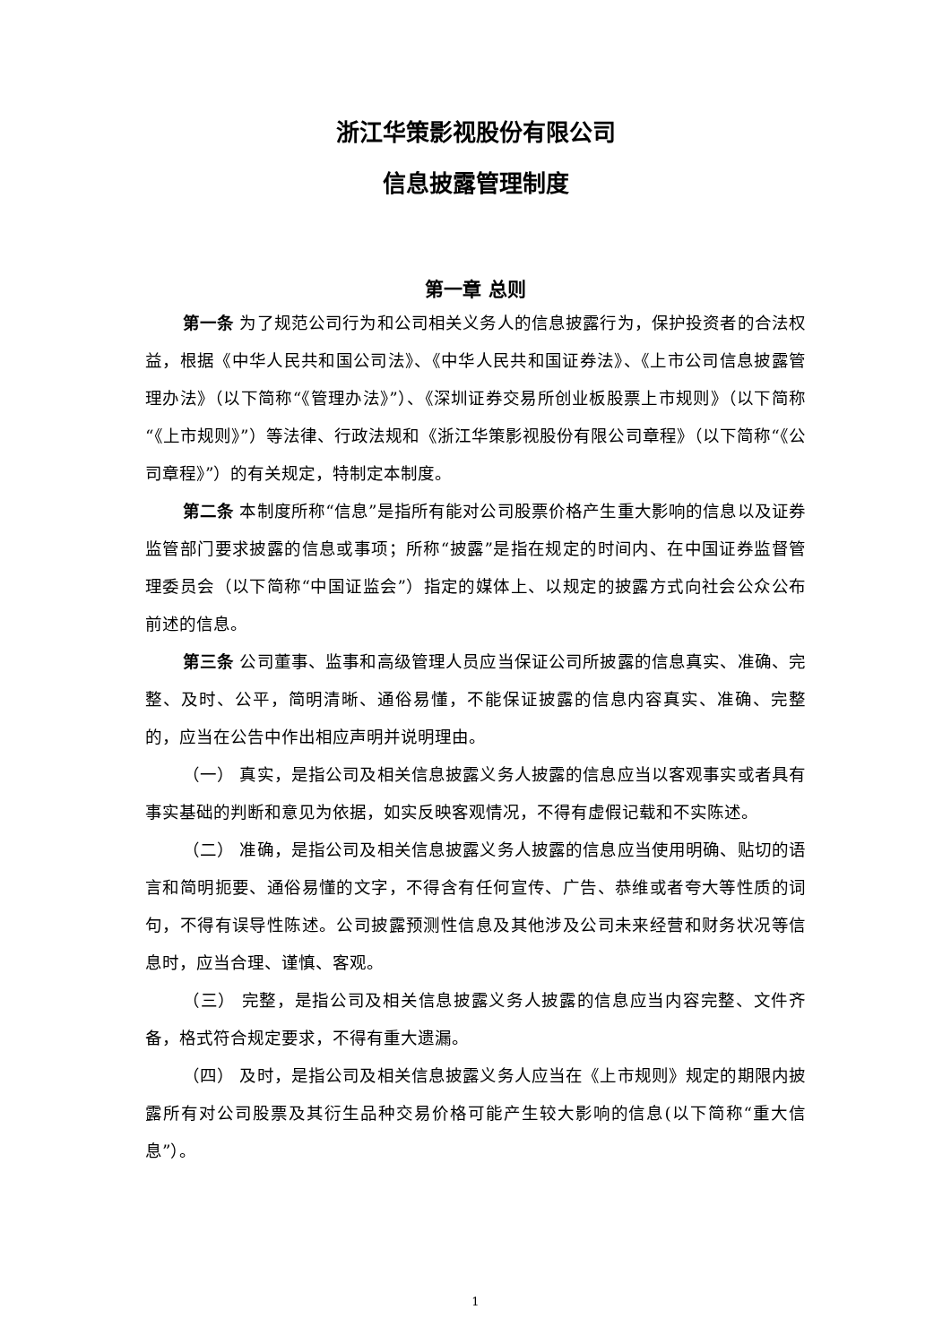浙江华策影视股份有限公司
信息披露管理制度
第一章 总则
第一条 为了规范公司行为和公司相关义务人的信息披露行为，保护投资者的合法权益，根据《中华人民共和国公司法》、《中华人民共和国证券法》、《上市公司信息披露管理办法》（以下简称“《管理办法》”）、《深圳证券交易所创业板股票上市规则》（以下简称“《上市规则》”）等法律、行政法规和《浙江华策影视股份有限公司章程》（以下简称“《公司章程》”）的有关规定，特制定本制度。
第二条 本制度所称“信息”是指所有能对公司股票价格产生重大影响的信息以及证券监管部门要求披露的信息或事项；所称“披露”是指在规定的时间内、在中国证券监督管理委员会（以下简称“中国证监会”）指定的媒体上、以规定的披露方式向社会公众公布前述的信息。
第三条 公司董事、监事和高级管理人员应当保证公司所披露的信息真实、准确、完整、及时、公平，简明清晰、通俗易懂，不能保证披露的信息内容真实、准确、完整的，应当在公告中作出相应声明并说明理由。
（一） 真实，是指公司及相关信息披露义务人披露的信息应当以客观事实或者具有事实基础的判断和意见为依据，如实反映客观情况，不得有虚假记载和不实陈述。
（二） 准确，是指公司及相关信息披露义务人披露的信息应当使用明确、贴切的语言和简明扼要、通俗易懂的文字，不得含有任何宣传、广告、恭维或者夸大等性质的词句，不得有误导性陈述。公司披露预测性信息及其他涉及公司未来经营和财务状况等信息时，应当合理、谨慎、客观。
（三） 完整，是指公司及相关信息披露义务人披露的信息应当内容完整、文件齐备，格式符合规定要求，不得有重大遗漏。
（四） 及时，是指公司及相关信息披露义务人应当在《上市规则》规定的期限内披露所有对公司股票及其衍生品种交易价格可能产生较大影响的信息(以下简称“重大信息”）。
1